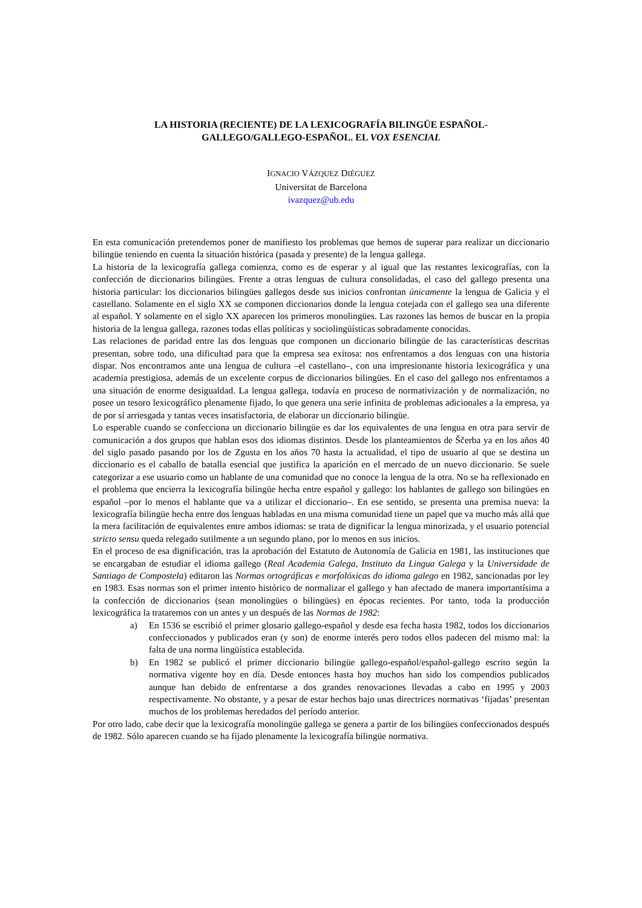LA HISTORIA (RECIENTE) DE LA LEXICOGRAFÍA BILINGÜE ESPAÑOL-
GALLEGO/GALLEGO-ESPAÑOL. EL VOX ESENCIAL
IGNACIO VÁZQUEZ DIÉGUEZ
Universitat de Barcelona
ivazquez@ub.edu
En esta comunicación pretendemos poner de manifiesto los problemas que hemos de superar para realizar un diccionario bilingüe teniendo en cuenta la situación histórica (pasada y presente) de la lengua gallega.
La historia de la lexicografía gallega comienza, como es de esperar y al igual que las restantes lexicografías, con la confección de diccionarios bilingües. Frente a otras lenguas de cultura consolidadas, el caso del gallego presenta una historia particular: los diccionarios bilingües gallegos desde sus inicios confrontan únicamente la lengua de Galicia y el castellano. Solamente en el siglo XX se componen diccionarios donde la lengua cotejada con el gallego sea una diferente al español. Y solamente en el siglo XX aparecen los primeros monolingües. Las razones las hemos de buscar en la propia historia de la lengua gallega, razones todas ellas políticas y sociolingüísticas sobradamente conocidas.
Las relaciones de paridad entre las dos lenguas que componen un diccionario bilingüe de las características descritas presentan, sobre todo, una dificultad para que la empresa sea exitosa: nos enfrentamos a dos lenguas con una historia dispar. Nos encontramos ante una lengua de cultura –el castellano–, con una impresionante historia lexicográfica y una academia prestigiosa, además de un excelente corpus de diccionarios bilingües. En el caso del gallego nos enfrentamos a una situación de enorme desigualdad. La lengua gallega, todavía en proceso de normativización y de normalización, no posee un tesoro lexicográfico plenamente fijado, lo que genera una serie infinita de problemas adicionales a la empresa, ya de por sí arriesgada y tantas veces insatisfactoria, de elaborar un diccionario bilingüe.
Lo esperable cuando se confecciona un diccionario bilingüe es dar los equivalentes de una lengua en otra para servir de comunicación a dos grupos que hablan esos dos idiomas distintos. Desde los planteamientos de Ščerba ya en los años 40 del siglo pasado pasando por los de Zgusta en los años 70 hasta la actualidad, el tipo de usuario al que se destina un diccionario es el caballo de batalla esencial que justifica la aparición en el mercado de un nuevo diccionario. Se suele categorizar a ese usuario como un hablante de una comunidad que no conoce la lengua de la otra. No se ha reflexionado en el problema que encierra la lexicografía bilingüe hecha entre español y gallego: los hablantes de gallego son bilingües en español –por lo menos el hablante que va a utilizar el diccionario–. En ese sentido, se presenta una premisa nueva: la lexicografía bilingüe hecha entre dos lenguas habladas en una misma comunidad tiene un papel que va mucho más allá que la mera facilitación de equivalentes entre ambos idiomas: se trata de dignificar la lengua minorizada, y el usuario potencial stricto sensu queda relegado sutilmente a un segundo plano, por lo menos en sus inicios.
En el proceso de esa dignificación, tras la aprobación del Estatuto de Autonomía de Galicia en 1981, las instituciones que se encargaban de estudiar el idioma gallego (Real Academia Galega, Instituto da Lingua Galega y la Universidade de Santiago de Compostela) editaron las Normas ortográficas e morfolóxicas do idioma galego en 1982, sancionadas por ley en 1983. Esas normas son el primer intento histórico de normalizar el gallego y han afectado de manera importantísima a la confección de diccionarios (sean monolingües o bilingües) en épocas recientes. Por tanto, toda la producción lexicográfica la trataremos con un antes y un después de las Normas de 1982:
a) En 1536 se escribió el primer glosario gallego-español y desde esa fecha hasta 1982, todos los diccionarios confeccionados y publicados eran (y son) de enorme interés pero todos ellos padecen del mismo mal: la falta de una norma lingüística establecida.
b) En 1982 se publicó el primer diccionario bilingüe gallego-español/español-gallego escrito según la normativa vigente hoy en día. Desde entonces hasta hoy muchos han sido los compendios publicados aunque han debido de enfrentarse a dos grandes renovaciones llevadas a cabo en 1995 y 2003 respectivamente. No obstante, y a pesar de estar hechos bajo unas directrices normativas ‘fijadas’ presentan muchos de los problemas heredados del período anterior.
Por otro lado, cabe decir que la lexicografía monolingüe gallega se genera a partir de los bilingües confeccionados después de 1982. Sólo aparecen cuando se ha fijado plenamente la lexicografía bilingüe normativa.